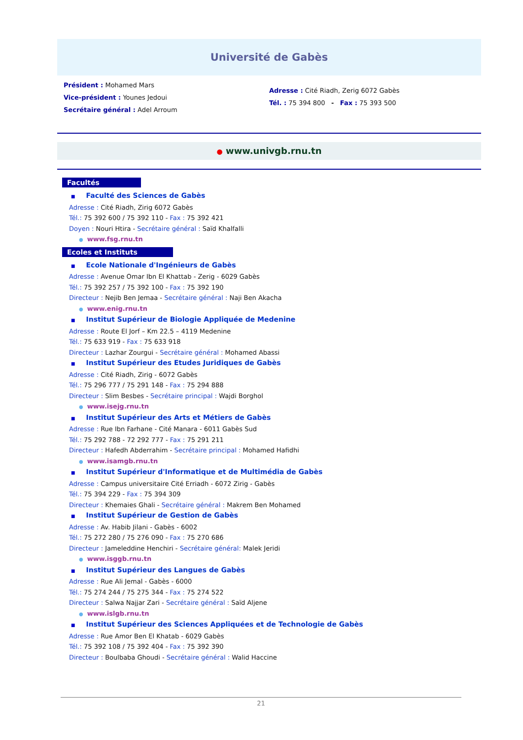Université de Gabès
Président : Mohamed Mars
Vice-président : Younes Jedoui
Secrétaire général : Adel Arroum
Adresse : Cité Riadh, Zerig 6072 Gabès
Tél. : 75 394 800 - Fax : 75 393 500
● www.univgb.rnu.tn
Facultés
■ Faculté des Sciences de Gabès
Adresse : Cité Riadh, Zirig 6072 Gabès
Tél.: 75 392 600 / 75 392 110 - Fax : 75 392 421
Doyen : Nouri Htira - Secrétaire général : Saïd Khalfalli
● www.fsg.rnu.tn
Ecoles et Instituts
■ Ecole Nationale d'Ingénieurs de Gabès
Adresse : Avenue Omar Ibn El Khattab - Zerig - 6029 Gabès
Tél.: 75 392 257 / 75 392 100 - Fax : 75 392 190
Directeur : Nejib Ben Jemaa - Secrétaire général : Naji Ben Akacha
● www.enig.rnu.tn
■ Institut Supérieur de Biologie Appliquée de Medenine
Adresse : Route El Jorf – Km 22.5 – 4119 Medenine
Tél.: 75 633 919 - Fax : 75 633 918
Directeur : Lazhar Zourgui - Secrétaire général : Mohamed Abassi
■ Institut Supérieur des Etudes Juridiques de Gabès
Adresse : Cité Riadh, Zirig - 6072 Gabès
Tél.: 75 296 777 / 75 291 148 - Fax : 75 294 888
Directeur : Slim Besbes - Secrétaire principal : Wajdi Borghol
● www.isejg.rnu.tn
■ Institut Supérieur des Arts et Métiers de Gabès
Adresse : Rue Ibn Farhane - Cité Manara - 6011 Gabès Sud
Tél.: 75 292 788 - 72 292 777 - Fax : 75 291 211
Directeur : Hafedh Abderrahim - Secrétaire principal : Mohamed Hafidhi
● www.isamgb.rnu.tn
■ Institut Supérieur d'Informatique et de Multimédia de Gabès
Adresse : Campus universitaire Cité Erriadh - 6072 Zirig - Gabès
Tél.: 75 394 229 - Fax : 75 394 309
Directeur : Khemaies Ghali - Secrétaire général : Makrem Ben Mohamed
■ Institut Supérieur de Gestion de Gabès
Adresse : Av. Habib Jilani - Gabès - 6002
Tél.: 75 272 280 / 75 276 090 - Fax : 75 270 686
Directeur : Jameleddine Henchiri - Secrétaire général: Malek Jeridi
● www.isggb.rnu.tn
■ Institut Supérieur des Langues de Gabès
Adresse : Rue Ali Jemal - Gabès - 6000
Tél.: 75 274 244 / 75 275 344 - Fax : 75 274 522
Directeur : Salwa Najjar Zari - Secrétaire général : Saïd Aljene
● www.islgb.rnu.tn
■ Institut Supérieur des Sciences Appliquées et de Technologie de Gabès
Adresse : Rue Amor Ben El Khatab - 6029 Gabès
Tél.: 75 392 108 / 75 392 404 - Fax : 75 392 390
Directeur : Boulbaba Ghoudi - Secrétaire général : Walid Haccine
21